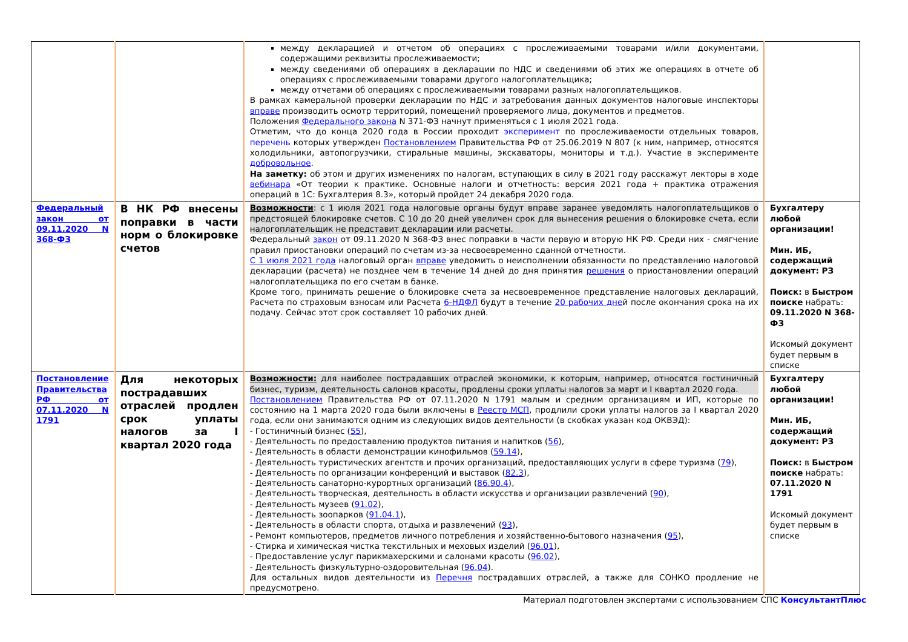| | | между декларацией и отчетом об операциях с прослеживаемыми товарами и/или документами, содержащими реквизиты прослеживаемости; между сведениями об операциях в декларации по НДС и сведениями об этих же операциях в отчете об операциях с прослеживаемыми товарами другого налогоплательщика; между отчетами об операциях с прослеживаемыми товарами разных налогоплательщиков. В рамках камеральной проверки декларации по НДС и затребования данных документов налоговые инспекторы вправе производить осмотр территорий, помещений проверяемого лица, документов и предметов. Положения Федерального закона N 371-ФЗ начнут применяться с 1 июля 2021 года. Отметим, что до конца 2020 года в России проходит эксперимент по прослеживаемости отдельных товаров, перечень которых утвержден Постановлением Правительства РФ от 25.06.2019 N 807 (к ним, например, относятся холодильники, автопогрузчики, стиральные машины, экскаваторы, мониторы и т.д.). Участие в эксперименте добровольное . На заметку: об этом и других изменениях по налогам, вступающих в силу в 2021 году расскажут лекторы в ходе вебинара «От теории к практике. Основные налоги и отчетность: версия 2021 года + практика отражения операций в 1С: Бухгалтерия 8.3», который пройдет 24 декабря 2020 года. | |
| Федеральный закон от 09.11.2020 N 368-ФЗ | В НК РФ внесены поправки в части норм о блокировке счетов | Возможности : с 1 июля 2021 года налоговые органы будут вправе заранее уведомлять налогоплательщиков о предстоящей блокировке счетов. С 10 до 20 дней увеличен срок для вынесения решения о блокировке счета, если налогоплательщик не представит декларации или расчеты. Федеральный закон от 09.11.2020 N 368-ФЗ внес поправки в части первую и вторую НК РФ. Среди них - смягчение правил приостановки операций по счетам из-за несвоевременно сданной отчетности. С 1 июля 2021 года налоговый орган вправе уведомить о неисполнении обязанности по представлению налоговой декларации (расчета) не позднее чем в течение 14 дней до дня принятия решения о приостановлении операций налогоплательщика по его счетам в банке. Кроме того, принимать решение о блокировке счета за несвоевременное представление налоговых деклараций, Расчета по страховым взносам или Расчета 6-НДФЛ будут в течение 20 рабочих дне й после окончания срока на их подачу. Сейчас этот срок составляет 10 рабочих дней. | Бухгалтеру любой организации! Мин. ИБ, содержащий документ: РЗ Поиск: в Быстром поиске набрать: 09.11.2020 N 368-ФЗ Искомый документ будет первым в списке |
| Постановление Правительства РФ от 07.11.2020 N 1791 | Для некоторых пострадавших отраслей продлен срок уплаты налогов за I квартал 2020 года | Возможности: для наиболее пострадавших отраслей экономики, к которым, например, относятся гостиничный бизнес, туризм, деятельность салонов красоты, продлены сроки уплаты налогов за март и I квартал 2020 года. Постановлением Правительства РФ от 07.11.2020 N 1791 малым и средним организациям и ИП, которые по состоянию на 1 марта 2020 года были включены в Реестр МСП , продлили сроки уплаты налогов за I квартал 2020 года, если они занимаются одним из следующих видов деятельности (в скобках указан код ОКВЭД): - Гостиничный бизнес ( 55 ), - Деятельность по предоставлению продуктов питания и напитков ( 56 ), - Деятельность в области демонстрации кинофильмов ( 59.14 ), - Деятельность туристических агентств и прочих организаций, предоставляющих услуги в сфере туризма ( 79 ), - Деятельность по организации конференций и выставок ( 82.3 ), - Деятельность санаторно-курортных организаций ( 86.90.4 ), - Деятельность творческая, деятельность в области искусства и организации развлечений ( 90 ), - Деятельность музеев ( 91.02 ), - Деятельность зоопарков ( 91.04.1 ), - Деятельность в области спорта, отдыха и развлечений ( 93 ), - Ремонт компьютеров, предметов личного потребления и хозяйственно-бытового назначения ( 95 ), - Стирка и химическая чистка текстильных и меховых изделий ( 96.01 ), - Предоставление услуг парикмахерскими и салонами красоты ( 96.02 ), - Деятельность физкультурно-оздоровительная ( 96.04 ). Для остальных видов деятельности из Перечня пострадавших отраслей, а также для СОНКО продление не предусмотрено. | Бухгалтеру любой организации! Мин. ИБ, содержащий документ: РЗ Поиск: в Быстром поиске набрать: 07.11.2020 N 1791 Искомый документ будет первым в списке |
Материал подготовлен экспертами с использованием СПС КонсультантПлюс